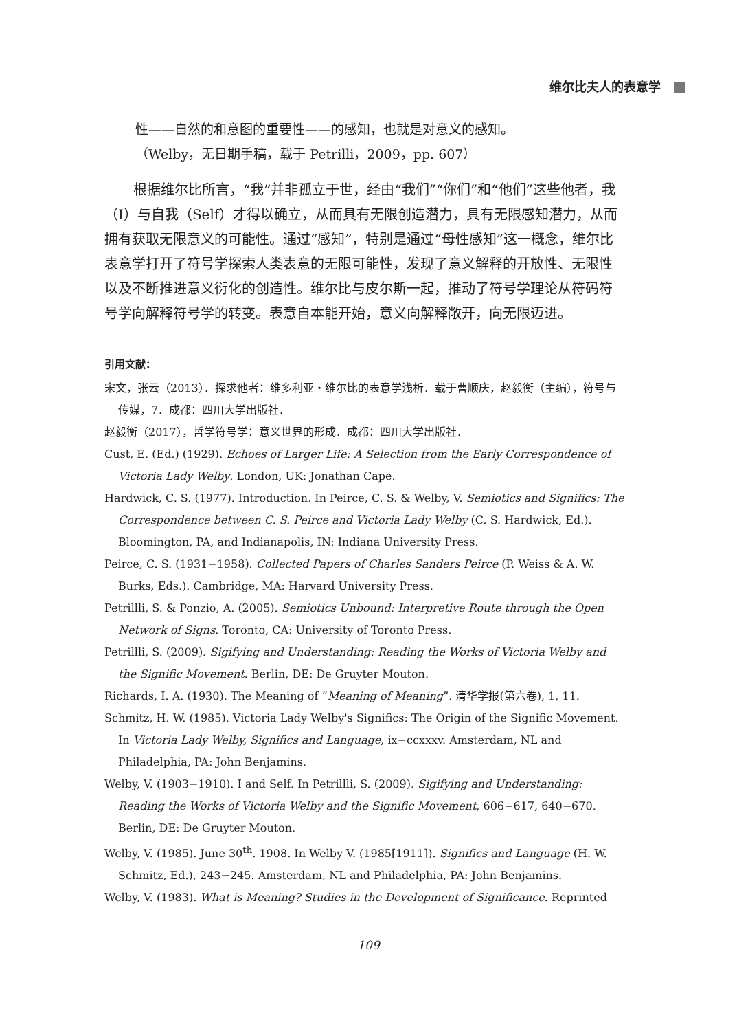维尔比夫人的表意学
性——自然的和意图的重要性——的感知，也就是对意义的感知。
（Welby，无日期手稿，载于 Petrilli，2009，pp. 607）
根据维尔比所言，“我”并非孤立于世，经由“我们”“你们”和“他们”这些他者，我（I）与自我（Self）才得以确立，从而具有无限创造潜力，具有无限感知潜力，从而拥有获取无限意义的可能性。通过“感知”，特别是通过“母性感知”这一概念，维尔比表意学打开了符号学探索人类表意的无限可能性，发现了意义解释的开放性、无限性以及不断推进意义衍化的创造性。维尔比与皮尔斯一起，推动了符号学理论从符码符号学向解释符号学的转变。表意自本能开始，意义向解释敞开，向无限迈进。
引用文献：
宋文，张云（2013）．探求他者：维多利亚・维尔比的表意学浅析．载于曹顺庆，赵毅衡（主编），符号与传媒，7．成都：四川大学出版社．
赵毅衡（2017），哲学符号学：意义世界的形成．成都：四川大学出版社．
Cust, E. (Ed.) (1929). Echoes of Larger Life: A Selection from the Early Correspondence of Victoria Lady Welby. London, UK: Jonathan Cape.
Hardwick, C. S. (1977). Introduction. In Peirce, C. S. & Welby, V. Semiotics and Significs: The Correspondence between C. S. Peirce and Victoria Lady Welby (C. S. Hardwick, Ed.). Bloomington, PA, and Indianapolis, IN: Indiana University Press.
Peirce, C. S. (1931−1958). Collected Papers of Charles Sanders Peirce (P. Weiss & A. W. Burks, Eds.). Cambridge, MA: Harvard University Press.
Petrillli, S. & Ponzio, A. (2005). Semiotics Unbound: Interpretive Route through the Open Network of Signs. Toronto, CA: University of Toronto Press.
Petrillli, S. (2009). Sigifying and Understanding: Reading the Works of Victoria Welby and the Signific Movement. Berlin, DE: De Gruyter Mouton.
Richards, I. A. (1930). The Meaning of “Meaning of Meaning”. 清华学报(第六卷), 1, 11.
Schmitz, H. W. (1985). Victoria Lady Welby's Significs: The Origin of the Signific Movement. In Victoria Lady Welby, Significs and Language, ix−ccxxxv. Amsterdam, NL and Philadelphia, PA: John Benjamins.
Welby, V. (1903−1910). I and Self. In Petrillli, S. (2009). Sigifying and Understanding: Reading the Works of Victoria Welby and the Signific Movement, 606−617, 640−670. Berlin, DE: De Gruyter Mouton.
Welby, V. (1985). June 30<sup>th</sup>. 1908. In Welby V. (1985[1911]). Significs and Language (H. W. Schmitz, Ed.), 243−245. Amsterdam, NL and Philadelphia, PA: John Benjamins.
Welby, V. (1983). What is Meaning? Studies in the Development of Significance. Reprinted
109